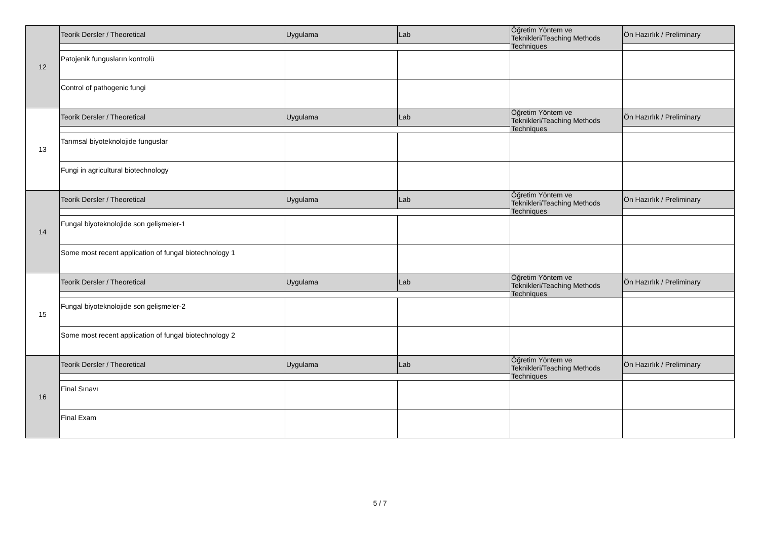| 12 | Teorik Dersler / Theoretical | Uygulama | Lab | Öğretim Yöntem ve Teknikleri/Teaching Methods Techniques | Ön Hazırlık / Preliminary |
| | Patojenik fungusların kontrolü | | | | |
| | Control of pathogenic fungi | | | | |
| 13 | Teorik Dersler / Theoretical | Uygulama | Lab | Öğretim Yöntem ve Teknikleri/Teaching Methods Techniques | Ön Hazırlık / Preliminary |
| | Tarımsal biyoteknolojide funguslar | | | | |
| | Fungi in agricultural biotechnology | | | | |
| 14 | Teorik Dersler / Theoretical | Uygulama | Lab | Öğretim Yöntem ve Teknikleri/Teaching Methods Techniques | Ön Hazırlık / Preliminary |
| | Fungal biyoteknolojide son gelişmeler-1 | | | | |
| | Some most recent application of fungal biotechnology 1 | | | | |
| 15 | Teorik Dersler / Theoretical | Uygulama | Lab | Öğretim Yöntem ve Teknikleri/Teaching Methods Techniques | Ön Hazırlık / Preliminary |
| | Fungal biyoteknolojide son gelişmeler-2 | | | | |
| | Some most recent application of fungal biotechnology 2 | | | | |
| 16 | Teorik Dersler / Theoretical | Uygulama | Lab | Öğretim Yöntem ve Teknikleri/Teaching Methods Techniques | Ön Hazırlık / Preliminary |
| | Final Sınavı | | | | |
| | Final Exam | | | | |
5 / 7